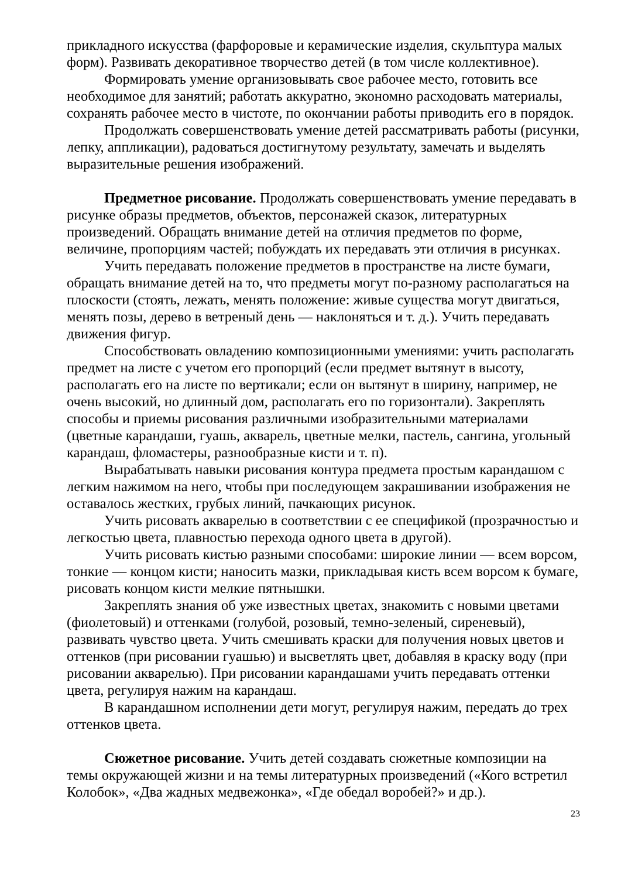прикладного искусства (фарфоровые и керамические изделия, скульптура малых форм). Развивать декоративное творчество детей (в том числе коллективное).
Формировать умение организовывать свое рабочее место, готовить все необходимое для занятий; работать аккуратно, экономно расходовать материалы, сохранять рабочее место в чистоте, по окончании работы приводить его в порядок.
Продолжать совершенствовать умение детей рассматривать работы (рисунки, лепку, аппликации), радоваться достигнутому результату, замечать и выделять выразительные решения изображений.
Предметное рисование. Продолжать совершенствовать умение передавать в рисунке образы предметов, объектов, персонажей сказок, литературных произведений. Обращать внимание детей на отличия предметов по форме, величине, пропорциям частей; побуждать их передавать эти отличия в рисунках.
Учить передавать положение предметов в пространстве на листе бумаги, обращать внимание детей на то, что предметы могут по-разному располагаться на плоскости (стоять, лежать, менять положение: живые существа могут двигаться, менять позы, дерево в ветреный день — наклоняться и т. д.). Учить передавать движения фигур.
Способствовать овладению композиционными умениями: учить располагать предмет на листе с учетом его пропорций (если предмет вытянут в высоту, располагать его на листе по вертикали; если он вытянут в ширину, например, не очень высокий, но длинный дом, располагать его по горизонтали). Закреплять способы и приемы рисования различными изобразительными материалами (цветные карандаши, гуашь, акварель, цветные мелки, пастель, сангина, угольный карандаш, фломастеры, разнообразные кисти и т. п).
Вырабатывать навыки рисования контура предмета простым карандашом с легким нажимом на него, чтобы при последующем закрашивании изображения не оставалось жестких, грубых линий, пачкающих рисунок.
Учить рисовать акварелью в соответствии с ее спецификой (прозрачностью и легкостью цвета, плавностью перехода одного цвета в другой).
Учить рисовать кистью разными способами: широкие линии — всем ворсом, тонкие — концом кисти; наносить мазки, прикладывая кисть всем ворсом к бумаге, рисовать концом кисти мелкие пятнышки.
Закреплять знания об уже известных цветах, знакомить с новыми цветами (фиолетовый) и оттенками (голубой, розовый, темно-зеленый, сиреневый), развивать чувство цвета. Учить смешивать краски для получения новых цветов и оттенков (при рисовании гуашью) и высветлять цвет, добавляя в краску воду (при рисовании акварелью). При рисовании карандашами учить передавать оттенки цвета, регулируя нажим на карандаш.
В карандашном исполнении дети могут, регулируя нажим, передать до трех оттенков цвета.
Сюжетное рисование. Учить детей создавать сюжетные композиции на темы окружающей жизни и на темы литературных произведений («Кого встретил Колобок», «Два жадных медвежонка», «Где обедал воробей?» и др.).
23